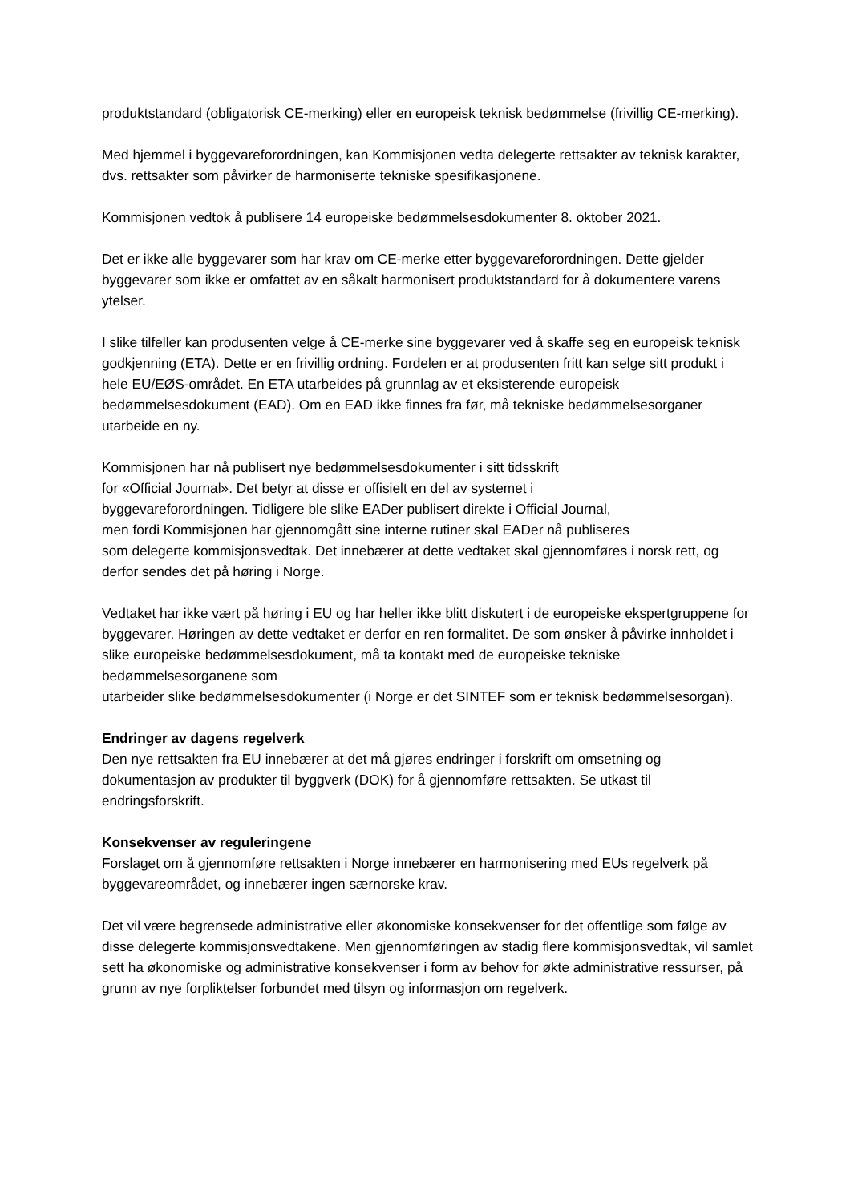produktstandard (obligatorisk CE-merking) eller en europeisk teknisk bedømmelse (frivillig CE-merking).
Med hjemmel i byggevareforordningen, kan Kommisjonen vedta delegerte rettsakter av teknisk karakter, dvs. rettsakter som påvirker de harmoniserte tekniske spesifikasjonene.
Kommisjonen vedtok å publisere 14 europeiske bedømmelsesdokumenter 8. oktober 2021.
Det er ikke alle byggevarer som har krav om CE-merke etter byggevareforordningen. Dette gjelder byggevarer som ikke er omfattet av en såkalt harmonisert produktstandard for å dokumentere varens ytelser.
I slike tilfeller kan produsenten velge å CE-merke sine byggevarer ved å skaffe seg en europeisk teknisk godkjenning (ETA). Dette er en frivillig ordning. Fordelen er at produsenten fritt kan selge sitt produkt i hele EU/EØS-området. En ETA utarbeides på grunnlag av et eksisterende europeisk bedømmelsesdokument (EAD). Om en EAD ikke finnes fra før, må tekniske bedømmelsesorganer utarbeide en ny.
Kommisjonen har nå publisert nye bedømmelsesdokumenter i sitt tidsskrift
for «Official Journal». Det betyr at disse er offisielt en del av systemet i
byggevareforordningen. Tidligere ble slike EADer publisert direkte i Official Journal,
men fordi Kommisjonen har gjennomgått sine interne rutiner skal EADer nå publiseres
som delegerte kommisjonsvedtak. Det innebærer at dette vedtaket skal gjennomføres i norsk rett, og derfor sendes det på høring i Norge.
Vedtaket har ikke vært på høring i EU og har heller ikke blitt diskutert i de europeiske ekspertgruppene for byggevarer. Høringen av dette vedtaket er derfor en ren formalitet. De som ønsker å påvirke innholdet i slike europeiske bedømmelsesdokument, må ta kontakt med de europeiske tekniske bedømmelsesorganene som
utarbeider slike bedømmelsesdokumenter (i Norge er det SINTEF som er teknisk bedømmelsesorgan).
Endringer av dagens regelverk
Den nye rettsakten fra EU innebærer at det må gjøres endringer i forskrift om omsetning og dokumentasjon av produkter til byggverk (DOK) for å gjennomføre rettsakten. Se utkast til endringsforskrift.
Konsekvenser av reguleringene
Forslaget om å gjennomføre rettsakten i Norge innebærer en harmonisering med EUs regelverk på byggevareområdet, og innebærer ingen særnorske krav.
Det vil være begrensede administrative eller økonomiske konsekvenser for det offentlige som følge av disse delegerte kommisjonsvedtakene. Men gjennomføringen av stadig flere kommisjonsvedtak, vil samlet sett ha økonomiske og administrative konsekvenser i form av behov for økte administrative ressurser, på grunn av nye forpliktelser forbundet med tilsyn og informasjon om regelverk.